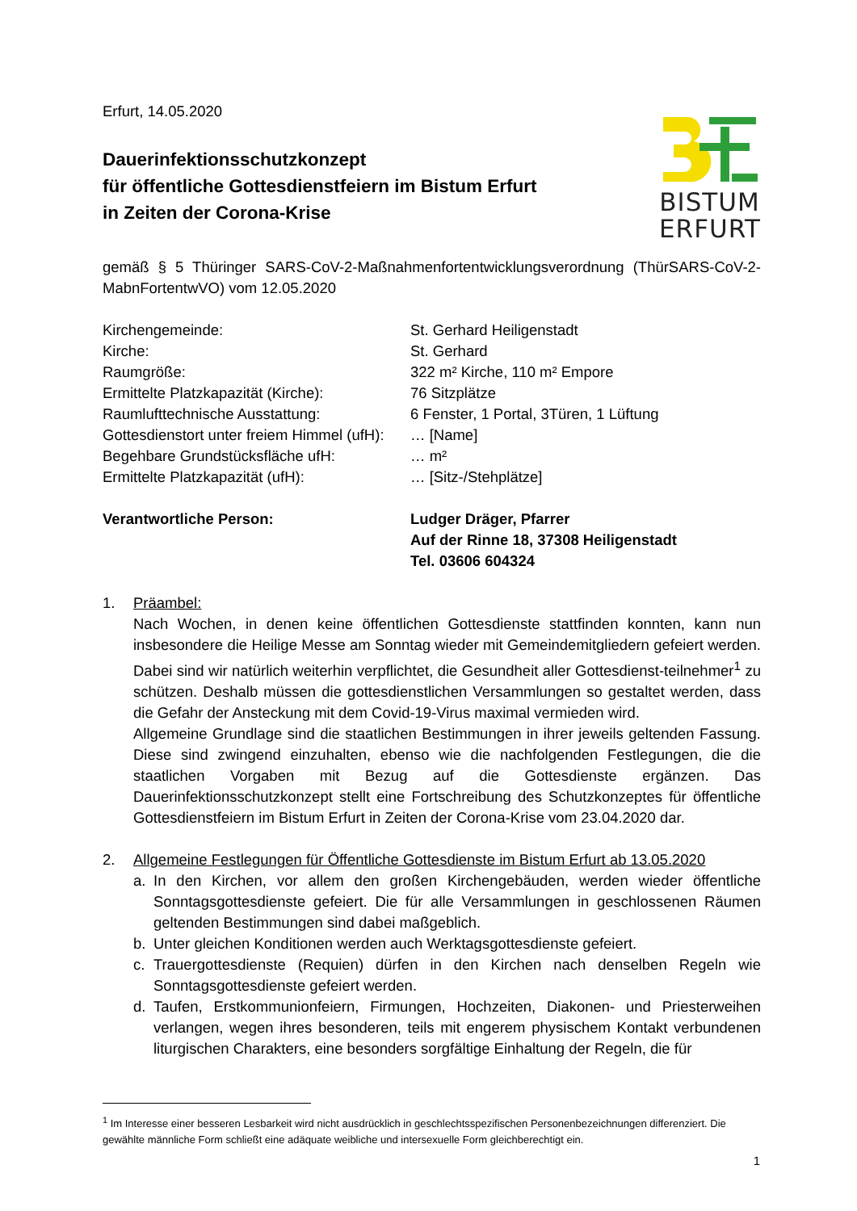BISTUM
ERFURT
Erfurt, 14.05.2020
Dauerinfektionsschutzkonzept
für öffentliche Gottesdienstfeiern im Bistum Erfurt
in Zeiten der Corona-Krise
gemäß § 5 Thüringer SARS-CoV-2-Maßnahmenfortentwicklungsverordnung (ThürSARS-CoV-2-MabnFortentwVO) vom 12.05.2020
| Kirchengemeinde: | St. Gerhard Heiligenstadt |
| Kirche: | St. Gerhard |
| Raumgröße: | 322 m² Kirche, 110 m² Empore |
| Ermittelte Platzkapazität (Kirche): | 76 Sitzplätze |
| Raumlufttechnische Ausstattung: | 6 Fenster, 1 Portal, 3Türen, 1 Lüftung |
| Gottesdienstort unter freiem Himmel (ufH): | … [Name] |
| Begehbare Grundstücksfläche ufH: | … m² |
| Ermittelte Platzkapazität (ufH): | … [Sitz-/Stehplätze] |
| Verantwortliche Person: | Ludger Dräger, Pfarrer Auf der Rinne 18, 37308 Heiligenstadt Tel. 03606 604324 |
1. Präambel:
Nach Wochen, in denen keine öffentlichen Gottesdienste stattfinden konnten, kann nun insbesondere die Heilige Messe am Sonntag wieder mit Gemeindemitgliedern gefeiert werden. Dabei sind wir natürlich weiterhin verpflichtet, die Gesundheit aller Gottesdienst-teilnehmer<sup>1</sup> zu schützen. Deshalb müssen die gottesdienstlichen Versammlungen so gestaltet werden, dass die Gefahr der Ansteckung mit dem Covid-19-Virus maximal vermieden wird.
Allgemeine Grundlage sind die staatlichen Bestimmungen in ihrer jeweils geltenden Fassung. Diese sind zwingend einzuhalten, ebenso wie die nachfolgenden Festlegungen, die die staatlichen Vorgaben mit Bezug auf die Gottesdienste ergänzen. Das Dauerinfektionsschutzkonzept stellt eine Fortschreibung des Schutzkonzeptes für öffentliche Gottesdienstfeiern im Bistum Erfurt in Zeiten der Corona-Krise vom 23.04.2020 dar.
2. Allgemeine Festlegungen für Öffentliche Gottesdienste im Bistum Erfurt ab 13.05.2020
a. In den Kirchen, vor allem den großen Kirchengebäuden, werden wieder öffentliche Sonntagsgottesdienste gefeiert. Die für alle Versammlungen in geschlossenen Räumen geltenden Bestimmungen sind dabei maßgeblich.
b. Unter gleichen Konditionen werden auch Werktagsgottesdienste gefeiert.
c. Trauergottesdienste (Requien) dürfen in den Kirchen nach denselben Regeln wie Sonntagsgottesdienste gefeiert werden.
d. Taufen, Erstkommunionfeiern, Firmungen, Hochzeiten, Diakonen- und Priesterweihen verlangen, wegen ihres besonderen, teils mit engerem physischem Kontakt verbundenen liturgischen Charakters, eine besonders sorgfältige Einhaltung der Regeln, die für
<sup>1</sup> Im Interesse einer besseren Lesbarkeit wird nicht ausdrücklich in geschlechtsspezifischen Personenbezeichnungen differenziert. Die gewählte männliche Form schließt eine adäquate weibliche und intersexuelle Form gleichberechtigt ein.
1